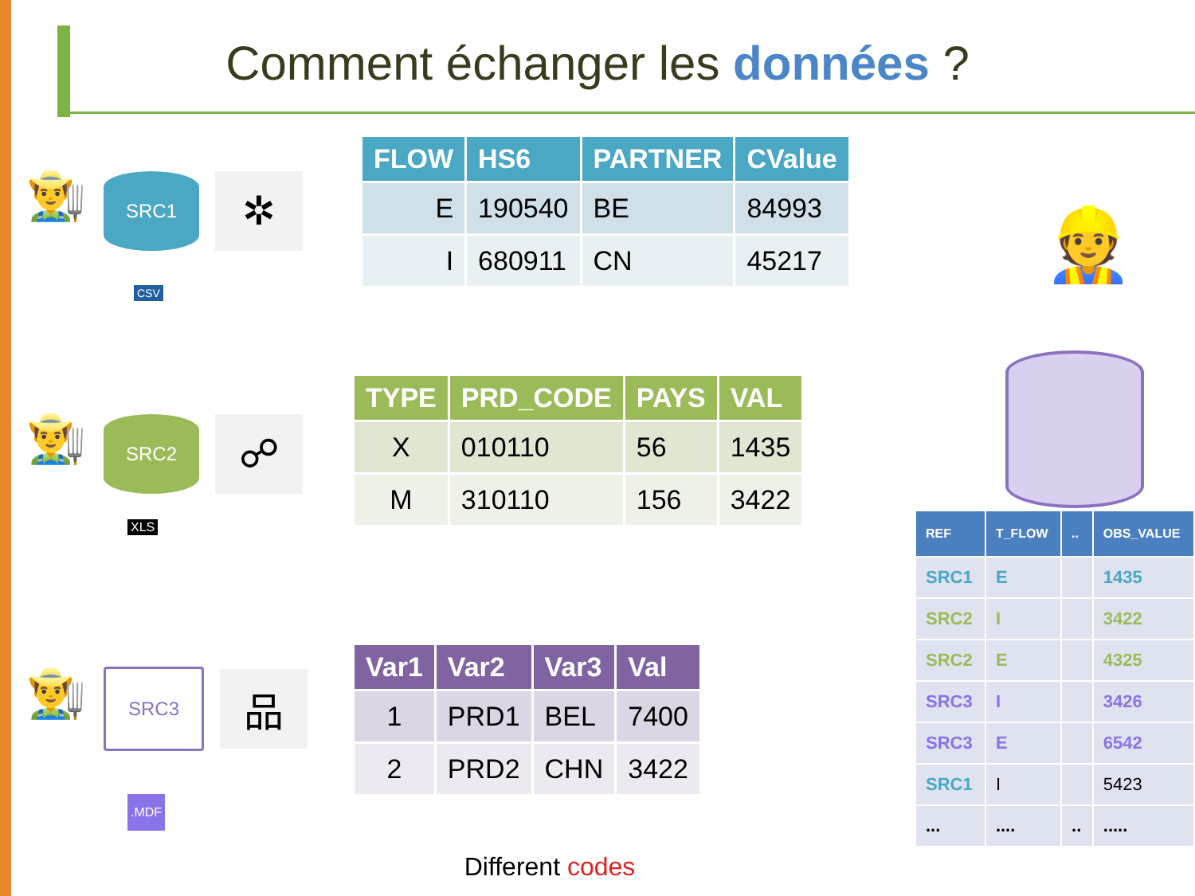Comment échanger les données ?
👨‍🌾
SRC1
✲
CSV
| FLOW | HS6 | PARTNER | CValue |
| --- | --- | --- | --- |
| E | 190540 | BE | 84993 |
| I | 680911 | CN | 45217 |
👷
👨‍🌾
SRC2
☍
XLS
| TYPE | PRD_CODE | PAYS | VAL |
| --- | --- | --- | --- |
| X | 010110 | 56 | 1435 |
| M | 310110 | 156 | 3422 |
👨‍🌾
SRC3
品
.MDF
| Var1 | Var2 | Var3 | Val |
| --- | --- | --- | --- |
| 1 | PRD1 | BEL | 7400 |
| 2 | PRD2 | CHN | 3422 |
| REF | T_FLOW | .. | OBS_VALUE |
| --- | --- | --- | --- |
| SRC1 | E | | 1435 |
| SRC2 | I | | 3422 |
| SRC2 | E | | 4325 |
| SRC3 | I | | 3426 |
| SRC3 | E | | 6542 |
| SRC1 | I | | 5423 |
| ... | .... | .. | ..... |
Different codes